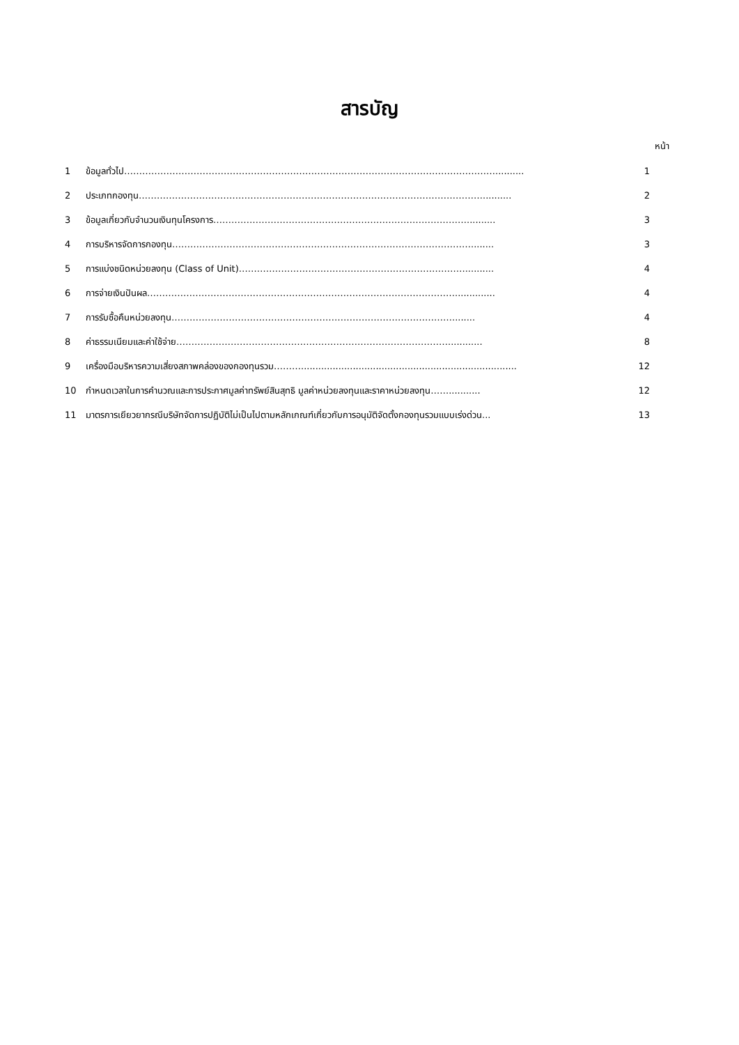สารบัญ
หน้า
| 1 | ข้อมูลทั่วไป…………………………………………………………………………………………………………….......... | 1 |
| 2 | ประเภทกองทุน…………………………………………………………………………………………………….......... | 2 |
| 3 | ข้อมูลเกี่ยวกับจำนวนเงินทุนโครงการ………………………………………………………………………….......... | 3 |
| 4 | การบริหารจัดการกองทุน………………………………………………………………………………………........ | 3 |
| 5 | การแบ่งชนิดหน่วยลงทุน (Class of Unit)………………………………………………………………….......... | 4 |
| 6 | การจ่ายเงินปันผล………………………………………………………………………………………….............. | 4 |
| 7 | การรับซื้อคืนหน่วยลงทุน…………………………………………………………………………………........ | 4 |
| 8 | ค่าธรรมเนียมและค่าใช้จ่าย………………………………………………………………………………............ | 8 |
| 9 | เครื่องมือบริหารความเสี่ยงสภาพคล่องของกองทุนรวม………........................................................................... | 12 |
| 10 | กำหนดเวลาในการคำนวณและการประกาศมูลค่าทรัพย์สินสุทธิ มูลค่าหน่วยลงทุนและราคาหน่วยลงทุน……........... | 12 |
| 11 | มาตรการเยียวยากรณีบริษัทจัดการปฏิบัติไม่เป็นไปตามหลักเกณฑ์เกี่ยวกับการอนุมัติจัดตั้งกองทุนรวมแบบเร่งด่วน... | 13 |